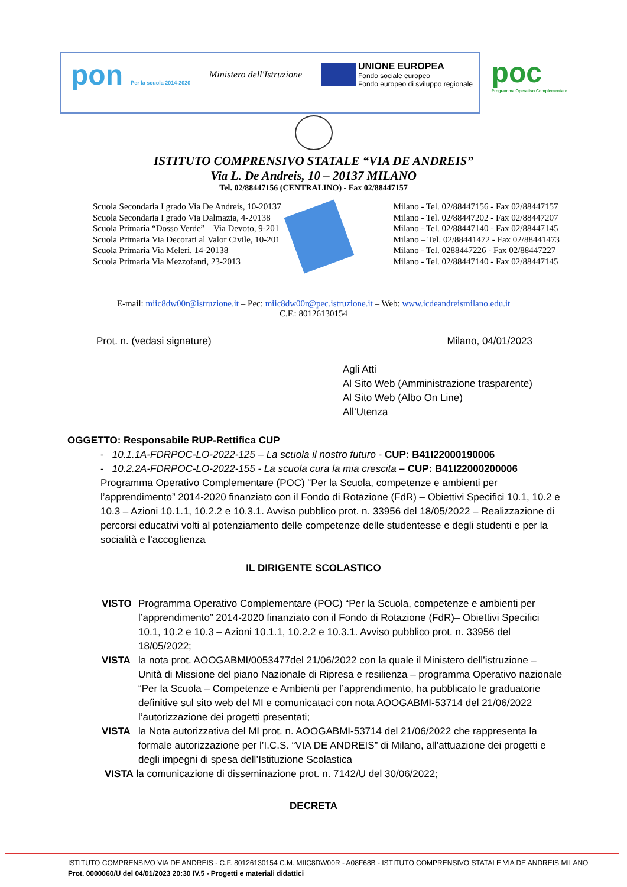pon Per la scuola 2014-2020
Ministero dell'Istruzione
UNIONE EUROPEA
Fondo sociale europeo
Fondo europeo di sviluppo regionale
poc
Programma Operativo Complementare
ISTITUTO COMPRENSIVO STATALE “VIA DE ANDREIS”
Via L. De Andreis, 10 – 20137 MILANO
Tel. 02/88447156 (CENTRALINO) - Fax 02/88447157
Scuola Secondaria I grado Via De Andreis, 10-20137
Scuola Secondaria I grado Via Dalmazia, 4-20138
Scuola Primaria “Dosso Verde” – Via Devoto, 9-201
Scuola Primaria Via Decorati al Valor Civile, 10-201
Scuola Primaria Via Meleri, 14-20138
Scuola Primaria Via Mezzofanti, 23-2013
Milano - Tel. 02/88447156 - Fax 02/88447157
Milano - Tel. 02/88447202 - Fax 02/88447207
Milano - Tel. 02/88447140 - Fax 02/88447145
Milano – Tel. 02/88441472 - Fax 02/88441473
Milano - Tel. 0288447226 - Fax 02/88447227
Milano - Tel. 02/88447140 - Fax 02/88447145
E-mail: miic8dw00r@istruzione.it – Pec: miic8dw00r@pec.istruzione.it – Web: www.icdeandreismilano.edu.it
C.F.: 80126130154
Prot. n. (vedasi signature) Milano, 04/01/2023
Agli Atti
Al Sito Web (Amministrazione trasparente)
Al Sito Web (Albo On Line)
All’Utenza
OGGETTO: Responsabile RUP-Rettifica CUP
- 10.1.1A-FDRPOC-LO-2022-125 – La scuola il nostro futuro - CUP: B41I22000190006
- 10.2.2A-FDRPOC-LO-2022-155 - La scuola cura la mia crescita – CUP: B41I22000200006
Programma Operativo Complementare (POC) “Per la Scuola, competenze e ambienti per l’apprendimento” 2014-2020 finanziato con il Fondo di Rotazione (FdR) – Obiettivi Specifici 10.1, 10.2 e 10.3 – Azioni 10.1.1, 10.2.2 e 10.3.1. Avviso pubblico prot. n. 33956 del 18/05/2022 – Realizzazione di percorsi educativi volti al potenziamento delle competenze delle studentesse e degli studenti e per la socialità e l’accoglienza
IL DIRIGENTE SCOLASTICO
VISTO Programma Operativo Complementare (POC) “Per la Scuola, competenze e ambienti per l’apprendimento” 2014-2020 finanziato con il Fondo di Rotazione (FdR)– Obiettivi Specifici 10.1, 10.2 e 10.3 – Azioni 10.1.1, 10.2.2 e 10.3.1. Avviso pubblico prot. n. 33956 del 18/05/2022;
VISTA la nota prot. AOOGABMI/0053477del 21/06/2022 con la quale il Ministero dell’istruzione – Unità di Missione del piano Nazionale di Ripresa e resilienza – programma Operativo nazionale “Per la Scuola – Competenze e Ambienti per l’apprendimento, ha pubblicato le graduatorie definitive sul sito web del MI e comunicataci con nota AOOGABMI-53714 del 21/06/2022 l’autorizzazione dei progetti presentati;
VISTA la Nota autorizzativa del MI prot. n. AOOGABMI-53714 del 21/06/2022 che rappresenta la formale autorizzazione per l’I.C.S. “VIA DE ANDREIS” di Milano, all’attuazione dei progetti e degli impegni di spesa dell’Istituzione Scolastica
VISTA la comunicazione di disseminazione prot. n. 7142/U del 30/06/2022;
DECRETA
ISTITUTO COMPRENSIVO VIA DE ANDREIS - C.F. 80126130154 C.M. MIIC8DW00R - A08F68B - ISTITUTO COMPRENSIVO STATALE VIA DE ANDREIS MILANO
Prot. 0000060/U del 04/01/2023 20:30 IV.5 - Progetti e materiali didattici